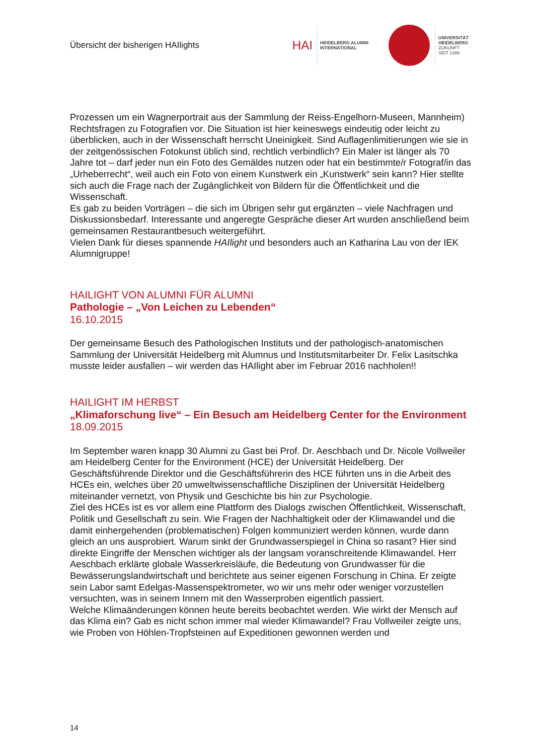Übersicht der bisherigen HAIlights
HAI
HEIDELBERG ALUMNI
INTERNATIONAL
UNIVERSITÄT
HEIDELBERG
ZUKUNFT
SEIT 1386
Prozessen um ein Wagnerportrait aus der Sammlung der Reiss-Engelhorn-Museen, Mannheim) Rechtsfragen zu Fotografien vor. Die Situation ist hier keineswegs eindeutig oder leicht zu überblicken, auch in der Wissenschaft herrscht Uneinigkeit. Sind Auflagenlimitierungen wie sie in der zeitgenössischen Fotokunst üblich sind, rechtlich verbindlich? Ein Maler ist länger als 70 Jahre tot – darf jeder nun ein Foto des Gemäldes nutzen oder hat ein bestimmte/r Fotograf/in das „Urheberrecht“, weil auch ein Foto von einem Kunstwerk ein „Kunstwerk“ sein kann? Hier stellte sich auch die Frage nach der Zugänglichkeit von Bildern für die Öffentlichkeit und die Wissenschaft.
Es gab zu beiden Vorträgen – die sich im Übrigen sehr gut ergänzten – viele Nachfragen und Diskussionsbedarf. Interessante und angeregte Gespräche dieser Art wurden anschließend beim gemeinsamen Restaurantbesuch weitergeführt.
Vielen Dank für dieses spannende HAIlight und besonders auch an Katharina Lau von der IEK Alumnigruppe!
HAILIGHT VON ALUMNI FÜR ALUMNI
Pathologie – „Von Leichen zu Lebenden“
16.10.2015
Der gemeinsame Besuch des Pathologischen Instituts und der pathologisch-anatomischen Sammlung der Universität Heidelberg mit Alumnus und Institutsmitarbeiter Dr. Felix Lasitschka musste leider ausfallen – wir werden das HAIlight aber im Februar 2016 nachholen!!
HAILIGHT IM HERBST
„Klimaforschung live“ – Ein Besuch am Heidelberg Center for the Environment
18.09.2015
Im September waren knapp 30 Alumni zu Gast bei Prof. Dr. Aeschbach und Dr. Nicole Vollweiler am Heidelberg Center for the Environment (HCE) der Universität Heidelberg. Der Geschäftsführende Direktor und die Geschäftsführerin des HCE führten uns in die Arbeit des HCEs ein, welches über 20 umweltwissenschaftliche Disziplinen der Universität Heidelberg miteinander vernetzt, von Physik und Geschichte bis hin zur Psychologie.
Ziel des HCEs ist es vor allem eine Plattform des Dialogs zwischen Öffentlichkeit, Wissenschaft, Politik und Gesellschaft zu sein. Wie Fragen der Nachhaltigkeit oder der Klimawandel und die damit einhergehenden (problematischen) Folgen kommuniziert werden können, wurde dann gleich an uns ausprobiert. Warum sinkt der Grundwasserspiegel in China so rasant? Hier sind direkte Eingriffe der Menschen wichtiger als der langsam voranschreitende Klimawandel. Herr Aeschbach erklärte globale Wasserkreisläufe, die Bedeutung von Grundwasser für die Bewässerungslandwirtschaft und berichtete aus seiner eigenen Forschung in China. Er zeigte sein Labor samt Edelgas-Massenspektrometer, wo wir uns mehr oder weniger vorzustellen versuchten, was in seinem Innern mit den Wasserproben eigentlich passiert.
Welche Klimaänderungen können heute bereits beobachtet werden. Wie wirkt der Mensch auf das Klima ein? Gab es nicht schon immer mal wieder Klimawandel? Frau Vollweiler zeigte uns, wie Proben von Höhlen-Tropfsteinen auf Expeditionen gewonnen werden und
14